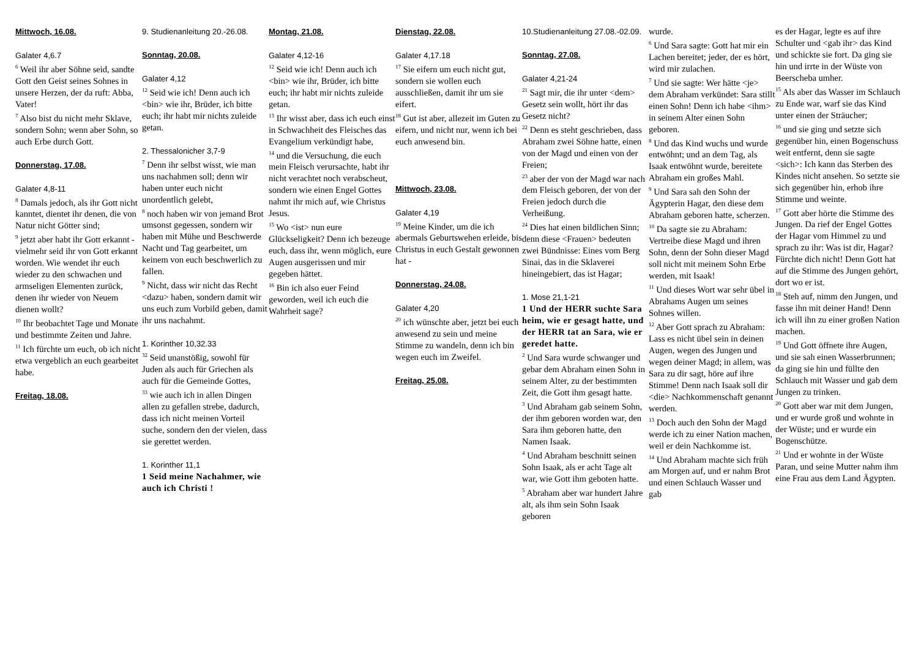Mittwoch, 16.08.
Galater 4,6.7
<sup>6</sup> Weil ihr aber Söhne seid, sandte Gott den Geist seines Sohnes in unsere Herzen, der da ruft: Abba, Vater!
<sup>7</sup> Also bist du nicht mehr Sklave, sondern Sohn; wenn aber Sohn, so auch Erbe durch Gott.
Donnerstag, 17.08.
Galater 4,8-11
<sup>8</sup> Damals jedoch, als ihr Gott nicht kanntet, dientet ihr denen, die von Natur nicht Götter sind;
<sup>9</sup> jetzt aber habt ihr Gott erkannt - vielmehr seid ihr von Gott erkannt worden. Wie wendet ihr euch wieder zu den schwachen und armseligen Elementen zurück, denen ihr wieder von Neuem dienen wollt?
<sup>10</sup> Ihr beobachtet Tage und Monate und bestimmte Zeiten und Jahre.
<sup>11</sup> Ich fürchte um euch, ob ich nicht etwa vergeblich an euch gearbeitet habe.
Freitag, 18.08.
9. Studienanleitung 20.-26.08.
Sonntag, 20.08.
Galater 4,12
<sup>12</sup> Seid wie ich! Denn auch ich <bin> wie ihr, Brüder, ich bitte euch; ihr habt mir nichts zuleide getan.
2. Thessalonicher 3,7-9
<sup>7</sup> Denn ihr selbst wisst, wie man uns nachahmen soll; denn wir haben unter euch nicht unordentlich gelebt,
<sup>8</sup> noch haben wir von jemand Brot umsonst gegessen, sondern wir haben mit Mühe und Beschwerde Nacht und Tag gearbeitet, um keinem von euch beschwerlich zu fallen.
<sup>9</sup> Nicht, dass wir nicht das Recht <dazu> haben, sondern damit wir uns euch zum Vorbild geben, damit ihr uns nachahmt.
1. Korinther 10,32.33
<sup>32</sup> Seid unanstößig, sowohl für Juden als auch für Griechen als auch für die Gemeinde Gottes,
<sup>33</sup> wie auch ich in allen Dingen allen zu gefallen strebe, dadurch, dass ich nicht meinen Vorteil suche, sondern den der vielen, dass sie gerettet werden.
1. Korinther 11,1
1 Seid meine Nachahmer, wie auch ich Christi !
Montag, 21.08.
Galater 4,12-16
<sup>12</sup> Seid wie ich! Denn auch ich <bin> wie ihr, Brüder, ich bitte euch; ihr habt mir nichts zuleide getan.
<sup>13</sup> Ihr wisst aber, dass ich euch einst in Schwachheit des Fleisches das Evangelium verkündigt habe,
<sup>14</sup> und die Versuchung, die euch mein Fleisch verursachte, habt ihr nicht verachtet noch verabscheut, sondern wie einen Engel Gottes nahmt ihr mich auf, wie Christus Jesus.
<sup>15</sup> Wo <ist> nun eure Glückseligkeit? Denn ich bezeuge euch, dass ihr, wenn möglich, eure Augen ausgerissen und mir gegeben hättet.
<sup>16</sup> Bin ich also euer Feind geworden, weil ich euch die Wahrheit sage?
Dienstag, 22.08.
Galater 4,17.18
<sup>17</sup> Sie eifern um euch nicht gut, sondern sie wollen euch ausschließen, damit ihr um sie eifert.
<sup>18</sup> Gut ist aber, allezeit im Guten zu eifern, und nicht nur, wenn ich bei euch anwesend bin.
Mittwoch, 23.08.
Galater 4,19
<sup>19</sup> Meine Kinder, um die ich abermals Geburtswehen erleide, bis Christus in euch Gestalt gewonnen hat -
Donnerstag, 24.08.
Galater 4,20
<sup>20</sup> ich wünschte aber, jetzt bei euch anwesend zu sein und meine Stimme zu wandeln, denn ich bin wegen euch im Zweifel.
Freitag, 25.08.
10.Studienanleitung 27.08.-02.09.
Sonntag, 27.08.
Galater 4,21-24
<sup>21</sup> Sagt mir, die ihr unter <dem> Gesetz sein wollt, hört ihr das Gesetz nicht?
<sup>22</sup> Denn es steht geschrieben, dass Abraham zwei Söhne hatte, einen von der Magd und einen von der Freien;
<sup>23</sup> aber der von der Magd war nach dem Fleisch geboren, der von der Freien jedoch durch die Verheißung.
<sup>24</sup> Dies hat einen bildlichen Sinn; denn diese <Frauen> bedeuten zwei Bündnisse: Eines vom Berg Sinai, das in die Sklaverei hineingebiert, das ist Hagar;
1. Mose 21,1-21
1 Und der HERR suchte Sara heim, wie er gesagt hatte, und der HERR tat an Sara, wie er geredet hatte.
<sup>2</sup> Und Sara wurde schwanger und gebar dem Abraham einen Sohn in seinem Alter, zu der bestimmten Zeit, die Gott ihm gesagt hatte.
<sup>3</sup> Und Abraham gab seinem Sohn, der ihm geboren worden war, den Sara ihm geboren hatte, den Namen Isaak.
<sup>4</sup> Und Abraham beschnitt seinen Sohn Isaak, als er acht Tage alt war, wie Gott ihm geboten hatte.
<sup>5</sup> Abraham aber war hundert Jahre alt, als ihm sein Sohn Isaak geboren
wurde.
<sup>6</sup> Und Sara sagte: Gott hat mir ein Lachen bereitet; jeder, der es hört, wird mir zulachen.
<sup>7</sup> Und sie sagte: Wer hätte <je> dem Abraham verkündet: Sara stillt einen Sohn! Denn ich habe <ihm> in seinem Alter einen Sohn geboren.
<sup>8</sup> Und das Kind wuchs und wurde entwöhnt; und an dem Tag, als Isaak entwöhnt wurde, bereitete Abraham ein großes Mahl.
<sup>9</sup> Und Sara sah den Sohn der Ägypterin Hagar, den diese dem Abraham geboren hatte, scherzen.
<sup>10</sup> Da sagte sie zu Abraham: Vertreibe diese Magd und ihren Sohn, denn der Sohn dieser Magd soll nicht mit meinem Sohn Erbe werden, mit Isaak!
<sup>11</sup> Und dieses Wort war sehr übel in Abrahams Augen um seines Sohnes willen.
<sup>12</sup> Aber Gott sprach zu Abraham: Lass es nicht übel sein in deinen Augen, wegen des Jungen und wegen deiner Magd; in allem, was Sara zu dir sagt, höre auf ihre Stimme! Denn nach Isaak soll dir <die> Nachkommenschaft genannt werden.
<sup>13</sup> Doch auch den Sohn der Magd werde ich zu einer Nation machen, weil er dein Nachkomme ist.
<sup>14</sup> Und Abraham machte sich früh am Morgen auf, und er nahm Brot und einen Schlauch Wasser und gab
es der Hagar, legte es auf ihre Schulter und <gab ihr> das Kind und schickte sie fort. Da ging sie hin und irrte in der Wüste von Beerscheba umher.
<sup>15</sup> Als aber das Wasser im Schlauch zu Ende war, warf sie das Kind unter einen der Sträucher;
<sup>16</sup> und sie ging und setzte sich gegenüber hin, einen Bogenschuss weit entfernt, denn sie sagte <sich>: Ich kann das Sterben des Kindes nicht ansehen. So setzte sie sich gegenüber hin, erhob ihre Stimme und weinte.
<sup>17</sup> Gott aber hörte die Stimme des Jungen. Da rief der Engel Gottes der Hagar vom Himmel zu und sprach zu ihr: Was ist dir, Hagar? Fürchte dich nicht! Denn Gott hat auf die Stimme des Jungen gehört, dort wo er ist.
<sup>18</sup> Steh auf, nimm den Jungen, und fasse ihn mit deiner Hand! Denn ich will ihn zu einer großen Nation machen.
<sup>19</sup> Und Gott öffnete ihre Augen, und sie sah einen Wasserbrunnen; da ging sie hin und füllte den Schlauch mit Wasser und gab dem Jungen zu trinken.
<sup>20</sup> Gott aber war mit dem Jungen, und er wurde groß und wohnte in der Wüste; und er wurde ein Bogenschütze.
<sup>21</sup> Und er wohnte in der Wüste Paran, und seine Mutter nahm ihm eine Frau aus dem Land Ägypten.